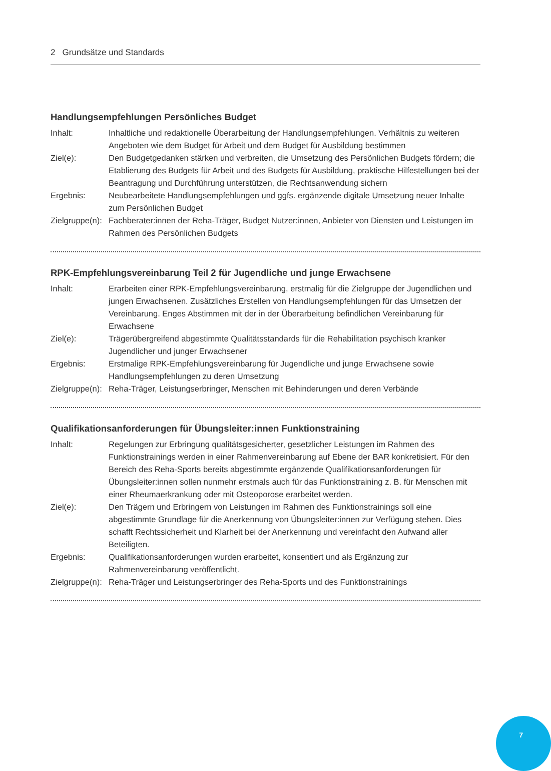2 Grundsätze und Standards
Handlungsempfehlungen Persönliches Budget
Inhalt: Inhaltliche und redaktionelle Überarbeitung der Handlungsempfehlungen. Verhältnis zu weiteren Angeboten wie dem Budget für Arbeit und dem Budget für Ausbildung bestimmen
Ziel(e): Den Budgetgedanken stärken und verbreiten, die Umsetzung des Persönlichen Budgets fördern; die Etablierung des Budgets für Arbeit und des Budgets für Ausbildung, praktische Hilfestellungen bei der Beantragung und Durchführung unterstützen, die Rechtsanwendung sichern
Ergebnis: Neubearbeitete Handlungsempfehlungen und ggfs. ergänzende digitale Umsetzung neuer Inhalte zum Persönlichen Budget
Zielgruppe(n):
Fachberater:innen der Reha-Träger, Budget Nutzer:innen, Anbieter von Diensten und Leistungen im Rahmen des Persönlichen Budgets
RPK-Empfehlungsvereinbarung Teil 2 für Jugendliche und junge Erwachsene
Inhalt: Erarbeiten einer RPK-Empfehlungsvereinbarung, erstmalig für die Zielgruppe der Jugendlichen und jungen Erwachsenen. Zusätzliches Erstellen von Handlungsempfehlungen für das Umsetzen der Vereinbarung. Enges Abstimmen mit der in der Überarbeitung befindlichen Vereinbarung für Erwachsene
Ziel(e): Trägerübergreifend abgestimmte Qualitätsstandards für die Rehabilitation psychisch kranker Jugendlicher und junger Erwachsener
Ergebnis: Erstmalige RPK-Empfehlungsvereinbarung für Jugendliche und junge Erwachsene sowie Handlungsempfehlungen zu deren Umsetzung
Zielgruppe(n):
Reha-Träger, Leistungserbringer, Menschen mit Behinderungen und deren Verbände
Qualifikationsanforderungen für Übungsleiter:innen Funktionstraining
Inhalt: Regelungen zur Erbringung qualitätsgesicherter, gesetzlicher Leistungen im Rahmen des Funktionstrainings werden in einer Rahmenvereinbarung auf Ebene der BAR konkretisiert. Für den Bereich des Reha-Sports bereits abgestimmte ergänzende Qualifikationsanforderungen für Übungsleiter:innen sollen nunmehr erstmals auch für das Funktionstraining z. B. für Menschen mit einer Rheumaerkrankung oder mit Osteoporose erarbeitet werden.
Ziel(e): Den Trägern und Erbringern von Leistungen im Rahmen des Funktionstrainings soll eine abgestimmte Grundlage für die Anerkennung von Übungsleiter:innen zur Verfügung stehen. Dies schafft Rechtssicherheit und Klarheit bei der Anerkennung und vereinfacht den Aufwand aller Beteiligten.
Ergebnis: Qualifikationsanforderungen wurden erarbeitet, konsentiert und als Ergänzung zur Rahmenvereinbarung veröffentlicht.
Zielgruppe(n):
Reha-Träger und Leistungserbringer des Reha-Sports und des Funktionstrainings
7